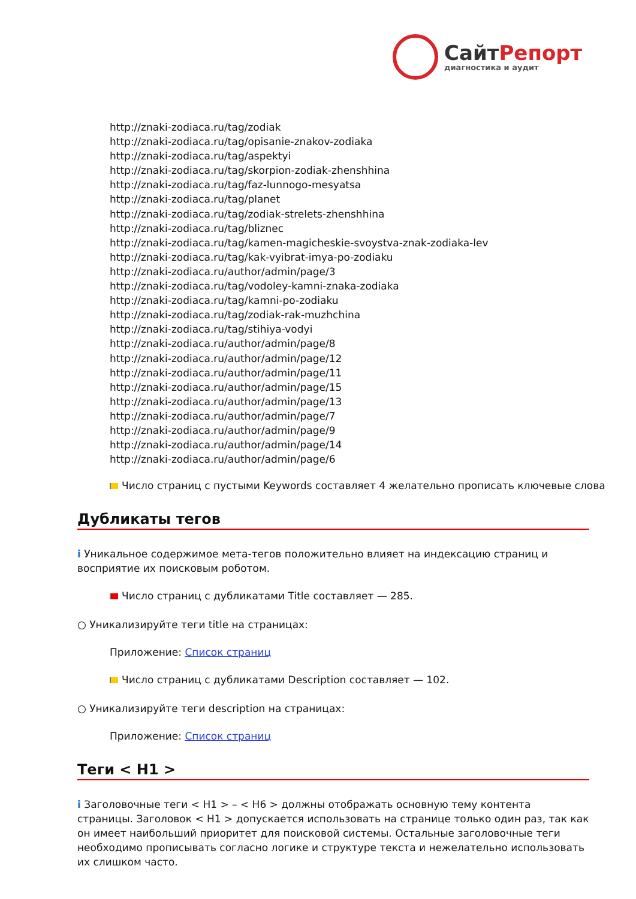СайтРепорт
диагностика и аудит
http://znaki-zodiaca.ru/tag/zodiak
http://znaki-zodiaca.ru/tag/opisanie-znakov-zodiaka
http://znaki-zodiaca.ru/tag/aspektyi
http://znaki-zodiaca.ru/tag/skorpion-zodiak-zhenshhina
http://znaki-zodiaca.ru/tag/faz-lunnogo-mesyatsa
http://znaki-zodiaca.ru/tag/planet
http://znaki-zodiaca.ru/tag/zodiak-strelets-zhenshhina
http://znaki-zodiaca.ru/tag/bliznec
http://znaki-zodiaca.ru/tag/kamen-magicheskie-svoystva-znak-zodiaka-lev
http://znaki-zodiaca.ru/tag/kak-vyibrat-imya-po-zodiaku
http://znaki-zodiaca.ru/author/admin/page/3
http://znaki-zodiaca.ru/tag/vodoley-kamni-znaka-zodiaka
http://znaki-zodiaca.ru/tag/kamni-po-zodiaku
http://znaki-zodiaca.ru/tag/zodiak-rak-muzhchina
http://znaki-zodiaca.ru/tag/stihiya-vodyi
http://znaki-zodiaca.ru/author/admin/page/8
http://znaki-zodiaca.ru/author/admin/page/12
http://znaki-zodiaca.ru/author/admin/page/11
http://znaki-zodiaca.ru/author/admin/page/15
http://znaki-zodiaca.ru/author/admin/page/13
http://znaki-zodiaca.ru/author/admin/page/7
http://znaki-zodiaca.ru/author/admin/page/9
http://znaki-zodiaca.ru/author/admin/page/14
http://znaki-zodiaca.ru/author/admin/page/6
Число страниц с пустыми Keywords составляет 4 желательно прописать ключевые слова
Дубликаты тегов
i Уникальное содержимое мета-тегов положительно влияет на индексацию страниц и восприятие их поисковым роботом.
Число страниц с дубликатами Title составляет — 285.
○ Уникализируйте теги title на страницах:
Приложение: Список страниц
Число страниц с дубликатами Description составляет — 102.
○ Уникализируйте теги description на страницах:
Приложение: Список страниц
Теги < H1 >
i Заголовочные теги < H1 > – < H6 > должны отображать основную тему контента страницы. Заголовок < H1 > допускается использовать на странице только один раз, так как он имеет наибольший приоритет для поисковой системы. Остальные заголовочные теги необходимо прописывать согласно логике и структуре текста и нежелательно использовать их слишком часто.